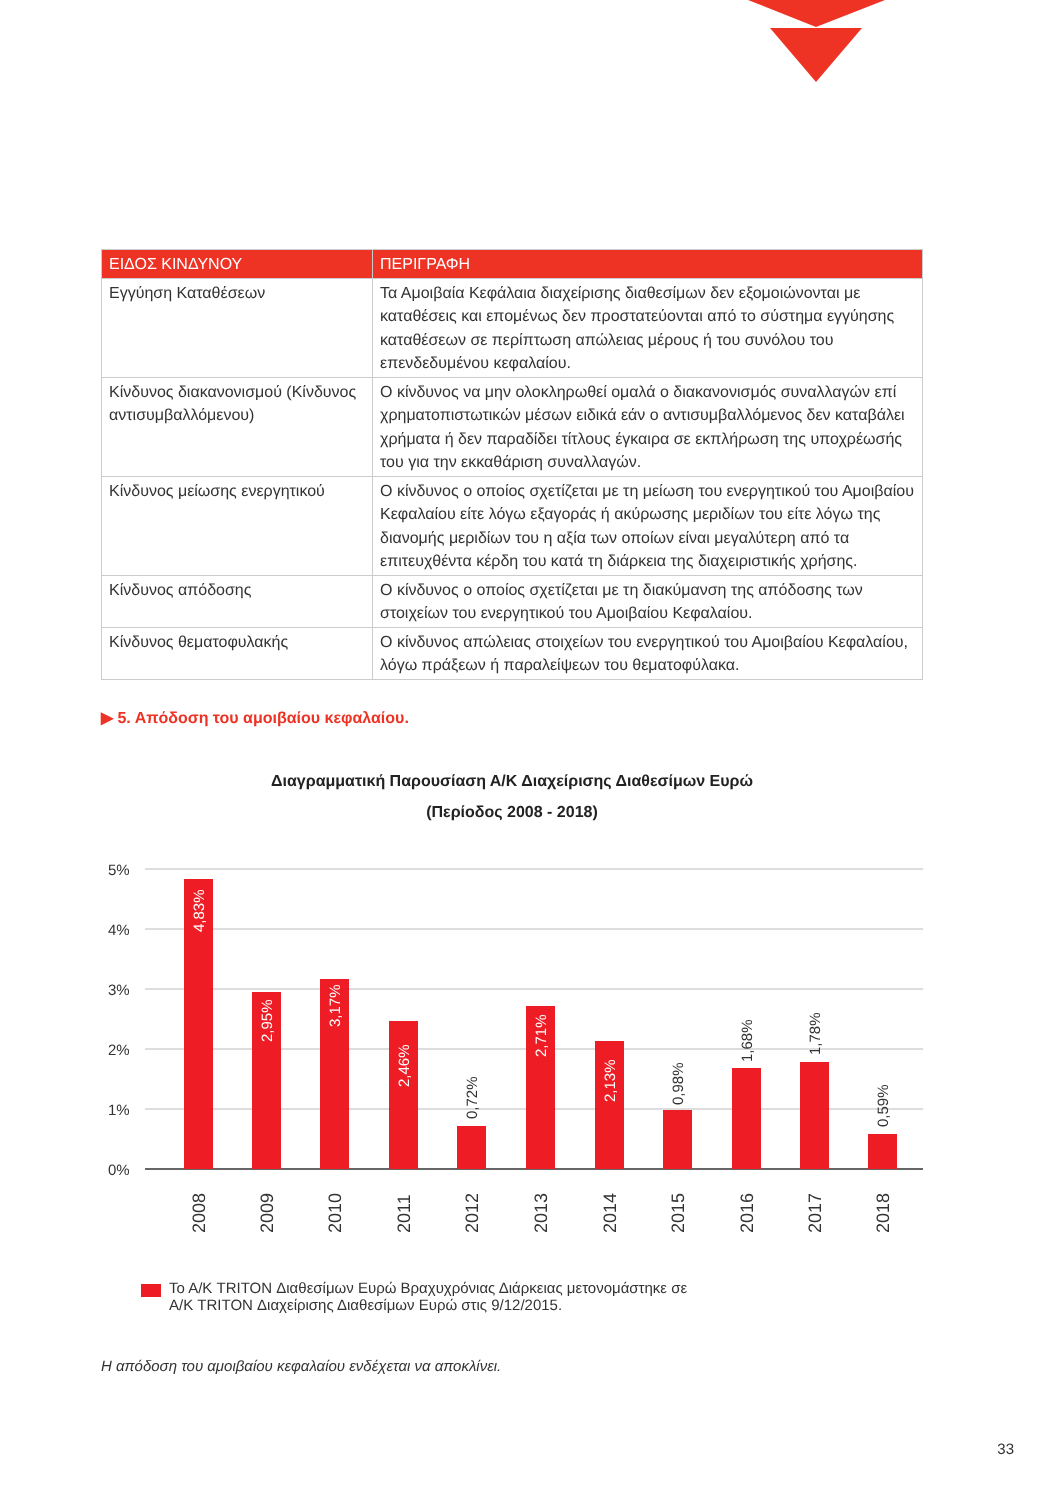| ΕΙΔΟΣ ΚΙΝΔΥΝΟΥ | ΠΕΡΙΓΡΑΦΗ |
| --- | --- |
| Εγγύηση Καταθέσεων | Τα Αμοιβαία Κεφάλαια διαχείρισης διαθεσίμων δεν εξομοιώνονται με καταθέσεις και επομένως δεν προστατεύονται από το σύστημα εγγύησης καταθέσεων σε περίπτωση απώλειας μέρους ή του συνόλου του επενδεδυμένου κεφαλαίου. |
| Κίνδυνος διακανονισμού (Κίνδυνος αντισυμβαλλόμενου) | Ο κίνδυνος να μην ολοκληρωθεί ομαλά ο διακανονισμός συναλλαγών επί χρηματοπιστωτικών μέσων ειδικά εάν ο αντισυμβαλλόμενος δεν καταβάλει χρήματα ή δεν παραδίδει τίτλους έγκαιρα σε εκπλήρωση της υποχρέωσής του για την εκκαθάριση συναλλαγών. |
| Κίνδυνος μείωσης ενεργητικού | Ο κίνδυνος ο οποίος σχετίζεται με τη μείωση του ενεργητικού του Αμοιβαίου Κεφαλαίου είτε λόγω εξαγοράς ή ακύρωσης μεριδίων του είτε λόγω της διανομής μεριδίων του η αξία των οποίων είναι μεγαλύτερη από τα επιτευχθέντα κέρδη του κατά τη διάρκεια της διαχειριστικής χρήσης. |
| Κίνδυνος απόδοσης | Ο κίνδυνος ο οποίος σχετίζεται με τη διακύμανση της απόδοσης των στοιχείων του ενεργητικού του Αμοιβαίου Κεφαλαίου. |
| Κίνδυνος θεματοφυλακής | Ο κίνδυνος απώλειας στοιχείων του ενεργητικού του Αμοιβαίου Κεφαλαίου, λόγω πράξεων ή παραλείψεων του θεματοφύλακα. |
▶ 5. Απόδοση του αμοιβαίου κεφαλαίου.
Διαγραμματική Παρουσίαση Α/Κ Διαχείρισης Διαθεσίμων Ευρώ
(Περίοδος 2008 - 2018)
5%
4%
3%
2%
1%
0%
4,83%
2,95%
3,17%
2,46%
0,72%
2,71%
2,13%
0,98%
1,68%
1,78%
0,59%
2008
2009
2010
2011
2012
2013
2014
2015
2016
2017
2018
Το Α/Κ TRITON Διαθεσίμων Ευρώ Βραχυχρόνιας Διάρκειας μετονομάστηκε σε
Α/Κ TRITON Διαχείρισης Διαθεσίμων Ευρώ στις 9/12/2015.
Η απόδοση του αμοιβαίου κεφαλαίου ενδέχεται να αποκλίνει.
33